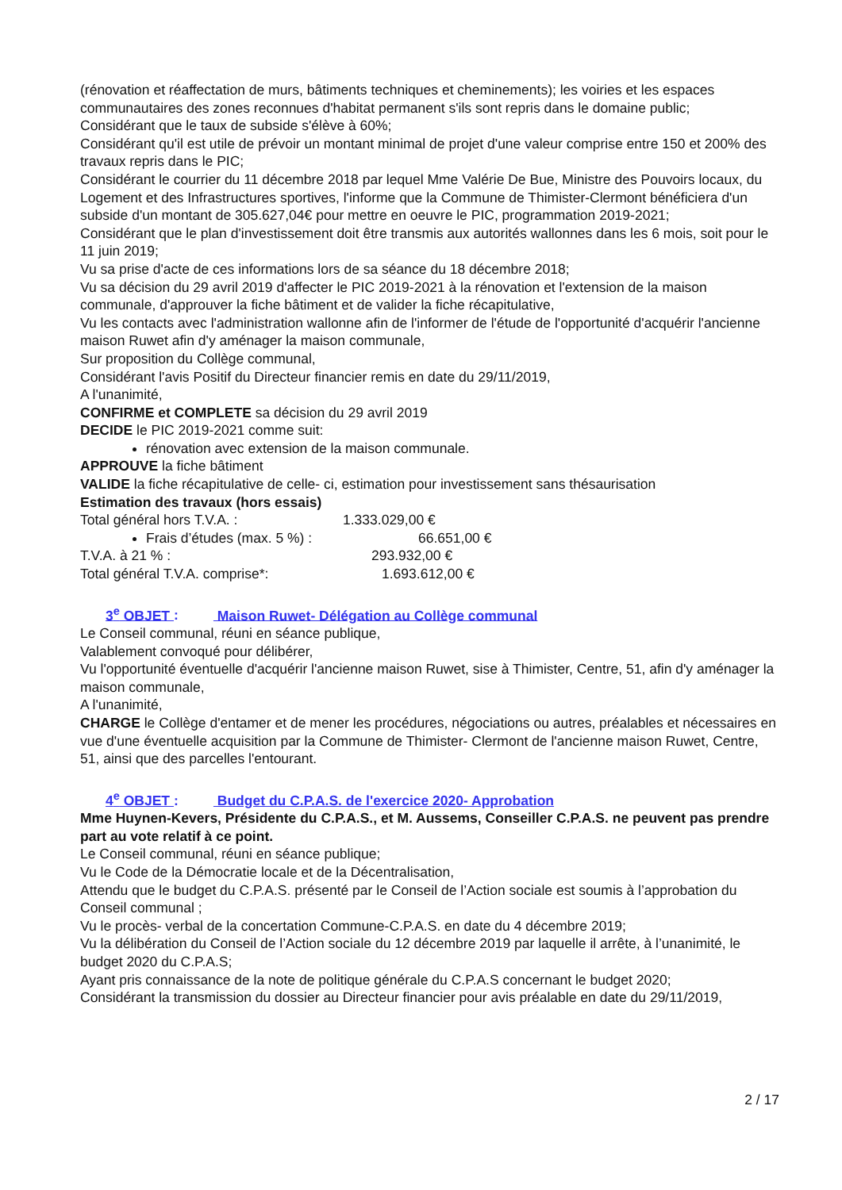(rénovation et réaffectation de murs, bâtiments techniques et cheminements); les voiries et les espaces communautaires des zones reconnues d'habitat permanent s'ils sont repris dans le domaine public;
Considérant que le taux de subside s'élève à 60%;
Considérant qu'il est utile de prévoir un montant minimal de projet d'une valeur comprise entre 150 et 200% des travaux repris dans le PIC;
Considérant le courrier du 11 décembre 2018 par lequel Mme Valérie De Bue, Ministre des Pouvoirs locaux, du Logement et des Infrastructures sportives, l'informe que la Commune de Thimister-Clermont bénéficiera d'un subside d'un montant de 305.627,04€ pour mettre en oeuvre le PIC, programmation 2019-2021;
Considérant que le plan d'investissement doit être transmis aux autorités wallonnes dans les 6 mois, soit pour le 11 juin 2019;
Vu sa prise d'acte de ces informations lors de sa séance du 18 décembre 2018;
Vu sa décision du 29 avril 2019 d'affecter le PIC 2019-2021 à la rénovation et l'extension de la maison communale, d'approuver la fiche bâtiment et de valider la fiche récapitulative,
Vu les contacts avec l'administration wallonne afin de l'informer de l'étude de l'opportunité d'acquérir l'ancienne maison Ruwet afin d'y aménager la maison communale,
Sur proposition du Collège communal,
Considérant l'avis Positif du Directeur financier remis en date du 29/11/2019,
A l'unanimité,
CONFIRME et COMPLETE sa décision du 29 avril 2019
DECIDE le PIC 2019-2021 comme suit:
rénovation avec extension de la maison communale.
APPROUVE la fiche bâtiment
VALIDE la fiche récapitulative de celle- ci, estimation pour investissement sans thésaurisation
Estimation des travaux (hors essais)
Total général hors T.V.A. : 1.333.029,00 €
Frais d’études (max. 5 %) : 66.651,00 €
T.V.A. à 21 % : 293.932,00 €
Total général T.V.A. comprise*: 1.693.612,00 €
3<sup>e</sup> OBJET : Maison Ruwet- Délégation au Collège communal
Le Conseil communal, réuni en séance publique,
Valablement convoqué pour délibérer,
Vu l'opportunité éventuelle d'acquérir l'ancienne maison Ruwet, sise à Thimister, Centre, 51, afin d'y aménager la maison communale,
A l'unanimité,
CHARGE le Collège d'entamer et de mener les procédures, négociations ou autres, préalables et nécessaires en vue d'une éventuelle acquisition par la Commune de Thimister- Clermont de l'ancienne maison Ruwet, Centre, 51, ainsi que des parcelles l'entourant.
4<sup>e</sup> OBJET : Budget du C.P.A.S. de l'exercice 2020- Approbation
Mme Huynen-Kevers, Présidente du C.P.A.S., et M. Aussems, Conseiller C.P.A.S. ne peuvent pas prendre part au vote relatif à ce point.
Le Conseil communal, réuni en séance publique;
Vu le Code de la Démocratie locale et de la Décentralisation,
Attendu que le budget du C.P.A.S. présenté par le Conseil de l’Action sociale est soumis à l’approbation du Conseil communal ;
Vu le procès- verbal de la concertation Commune-C.P.A.S. en date du 4 décembre 2019;
Vu la délibération du Conseil de l’Action sociale du 12 décembre 2019 par laquelle il arrête, à l’unanimité, le budget 2020 du C.P.A.S;
Ayant pris connaissance de la note de politique générale du C.P.A.S concernant le budget 2020;
Considérant la transmission du dossier au Directeur financier pour avis préalable en date du 29/11/2019,
2 / 17